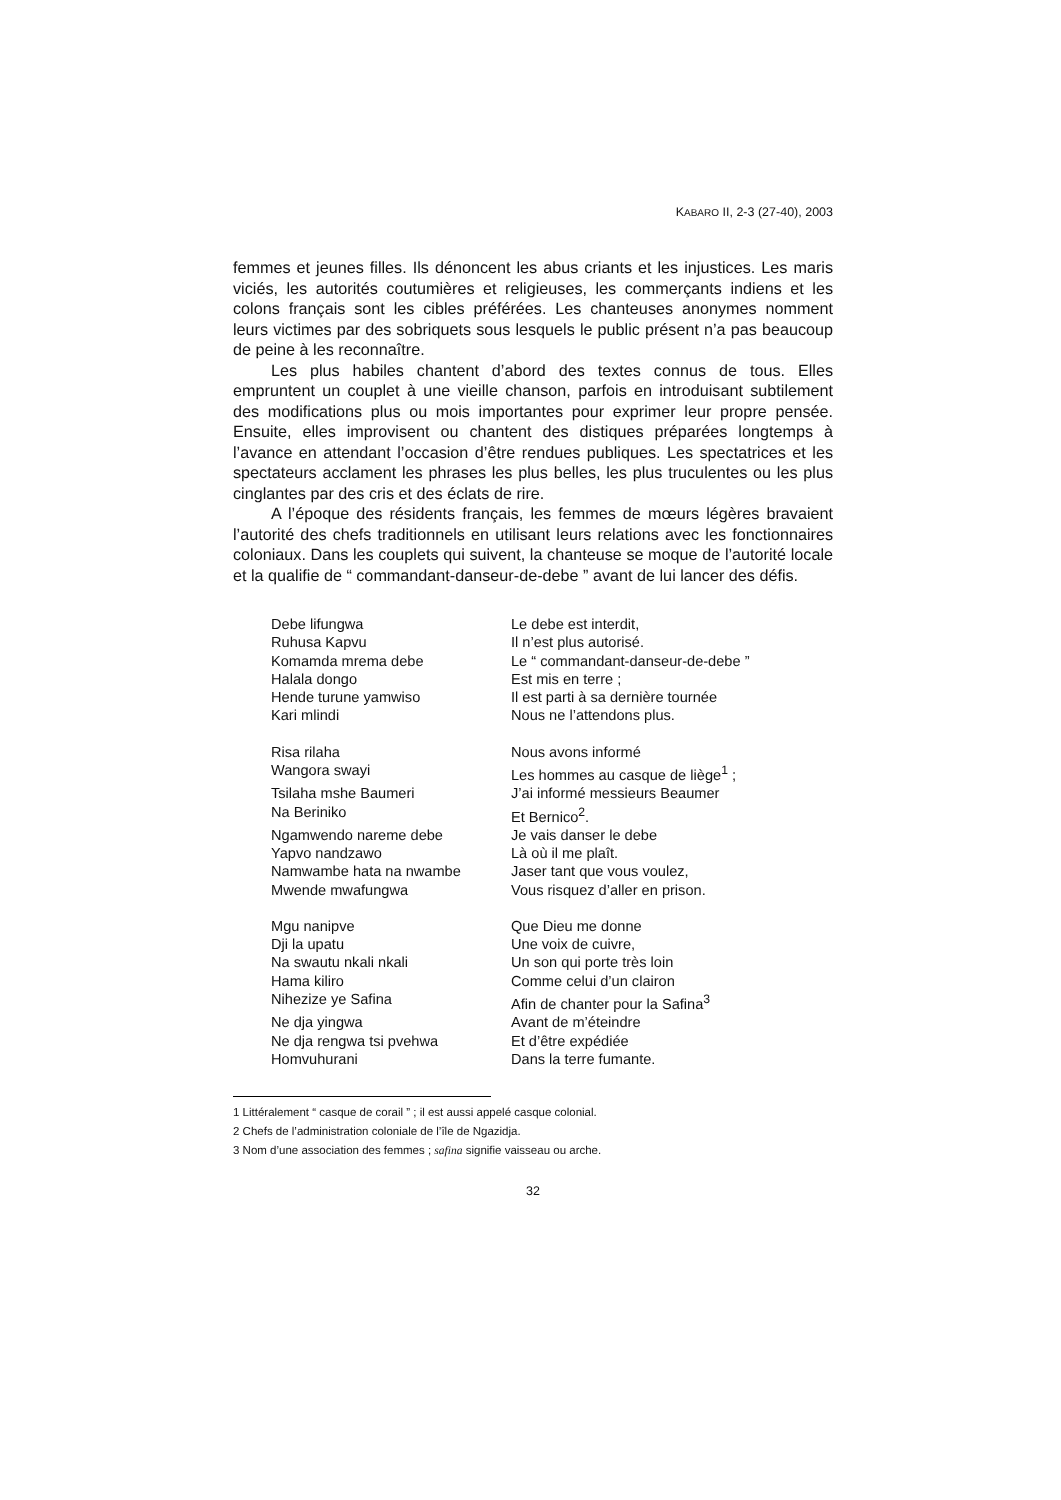KABARO II, 2-3 (27-40), 2003
femmes et jeunes filles. Ils dénoncent les abus criants et les injustices. Les maris viciés, les autorités coutumières et religieuses, les commerçants indiens et les colons français sont les cibles préférées. Les chanteuses anonymes nomment leurs victimes par des sobriquets sous lesquels le public présent n’a pas beaucoup de peine à les reconnaître.
Les plus habiles chantent d’abord des textes connus de tous. Elles empruntent un couplet à une vieille chanson, parfois en introduisant subtilement des modifications plus ou mois importantes pour exprimer leur propre pensée. Ensuite, elles improvisent ou chantent des distiques préparées longtemps à l’avance en attendant l’occasion d’être rendues publiques. Les spectatrices et les spectateurs acclament les phrases les plus belles, les plus truculentes ou les plus cinglantes par des cris et des éclats de rire.
A l’époque des résidents français, les femmes de mœurs légères bravaient l’autorité des chefs traditionnels en utilisant leurs relations avec les fonctionnaires coloniaux. Dans les couplets qui suivent, la chanteuse se moque de l’autorité locale et la qualifie de “ commandant-danseur-de-debe ” avant de lui lancer des défis.
| Debe lifungwa | Le debe est interdit, |
| Ruhusa Kapvu | Il n’est plus autorisé. |
| Komamda mrema debe | Le “ commandant-danseur-de-debe ” |
| Halala dongo | Est mis en terre ; |
| Hende turune yamwiso | Il est parti à sa dernière tournée |
| Kari mlindi | Nous ne l’attendons plus. |
| Risa rilaha | Nous avons informé |
| Wangora swayi | Les hommes au casque de liège<sup>1</sup> ; |
| Tsilaha mshe Baumeri | J’ai informé messieurs Beaumer |
| Na Beriniko | Et Bernico<sup>2</sup>. |
| Ngamwendo nareme debe | Je vais danser le debe |
| Yapvo nandzawo | Là où il me plaît. |
| Namwambe hata na nwambe | Jaser tant que vous voulez, |
| Mwende mwafungwa | Vous risquez d’aller en prison. |
| Mgu nanipve | Que Dieu me donne |
| Dji la upatu | Une voix de cuivre, |
| Na swautu nkali nkali | Un son qui porte très loin |
| Hama kiliro | Comme celui d’un clairon |
| Nihezize ye Safina | Afin de chanter pour la Safina<sup>3</sup> |
| Ne dja yingwa | Avant de m’éteindre |
| Ne dja rengwa tsi pvehwa | Et d’être expédiée |
| Homvuhurani | Dans la terre fumante. |
1 Littéralement “ casque de corail ” ; il est aussi appelé casque colonial.
2 Chefs de l’administration coloniale de l’île de Ngazidja.
3 Nom d’une association des femmes ; safina signifie vaisseau ou arche.
32